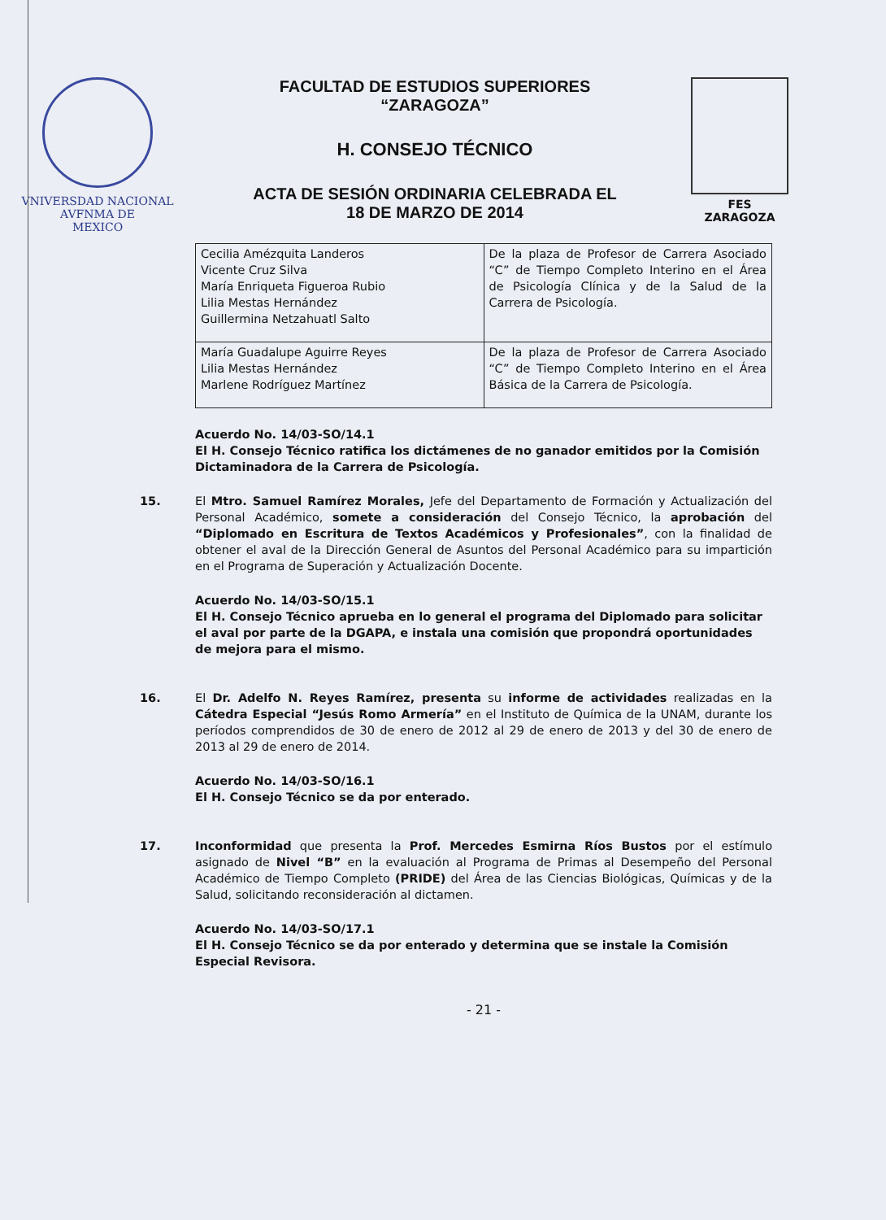VNIVERSDAD NACIONAL
AVFNMA DE
MEXICO
FACULTAD DE ESTUDIOS SUPERIORES
“ZARAGOZA”
H. CONSEJO TÉCNICO
ACTA DE SESIÓN ORDINARIA CELEBRADA EL
18 DE MARZO DE 2014
FES
ZARAGOZA
| Cecilia Amézquita Landeros Vicente Cruz Silva María Enriqueta Figueroa Rubio Lilia Mestas Hernández Guillermina Netzahuatl Salto | De la plaza de Profesor de Carrera Asociado “C” de Tiempo Completo Interino en el Área de Psicología Clínica y de la Salud de la Carrera de Psicología. |
| María Guadalupe Aguirre Reyes Lilia Mestas Hernández Marlene Rodríguez Martínez | De la plaza de Profesor de Carrera Asociado “C” de Tiempo Completo Interino en el Área Básica de la Carrera de Psicología. |
Acuerdo No. 14/03-SO/14.1
El H. Consejo Técnico ratifica los dictámenes de no ganador emitidos por la Comisión Dictaminadora de la Carrera de Psicología.
15. El Mtro. Samuel Ramírez Morales, Jefe del Departamento de Formación y Actualización del Personal Académico, somete a consideración del Consejo Técnico, la aprobación del “Diplomado en Escritura de Textos Académicos y Profesionales”, con la finalidad de obtener el aval de la Dirección General de Asuntos del Personal Académico para su impartición en el Programa de Superación y Actualización Docente.
Acuerdo No. 14/03-SO/15.1
El H. Consejo Técnico aprueba en lo general el programa del Diplomado para solicitar el aval por parte de la DGAPA, e instala una comisión que propondrá oportunidades de mejora para el mismo.
16. El Dr. Adelfo N. Reyes Ramírez, presenta su informe de actividades realizadas en la Cátedra Especial “Jesús Romo Armería” en el Instituto de Química de la UNAM, durante los períodos comprendidos de 30 de enero de 2012 al 29 de enero de 2013 y del 30 de enero de 2013 al 29 de enero de 2014.
Acuerdo No. 14/03-SO/16.1
El H. Consejo Técnico se da por enterado.
17. Inconformidad que presenta la Prof. Mercedes Esmirna Ríos Bustos por el estímulo asignado de Nivel “B” en la evaluación al Programa de Primas al Desempeño del Personal Académico de Tiempo Completo (PRIDE) del Área de las Ciencias Biológicas, Químicas y de la Salud, solicitando reconsideración al dictamen.
Acuerdo No. 14/03-SO/17.1
El H. Consejo Técnico se da por enterado y determina que se instale la Comisión Especial Revisora.
- 21 -